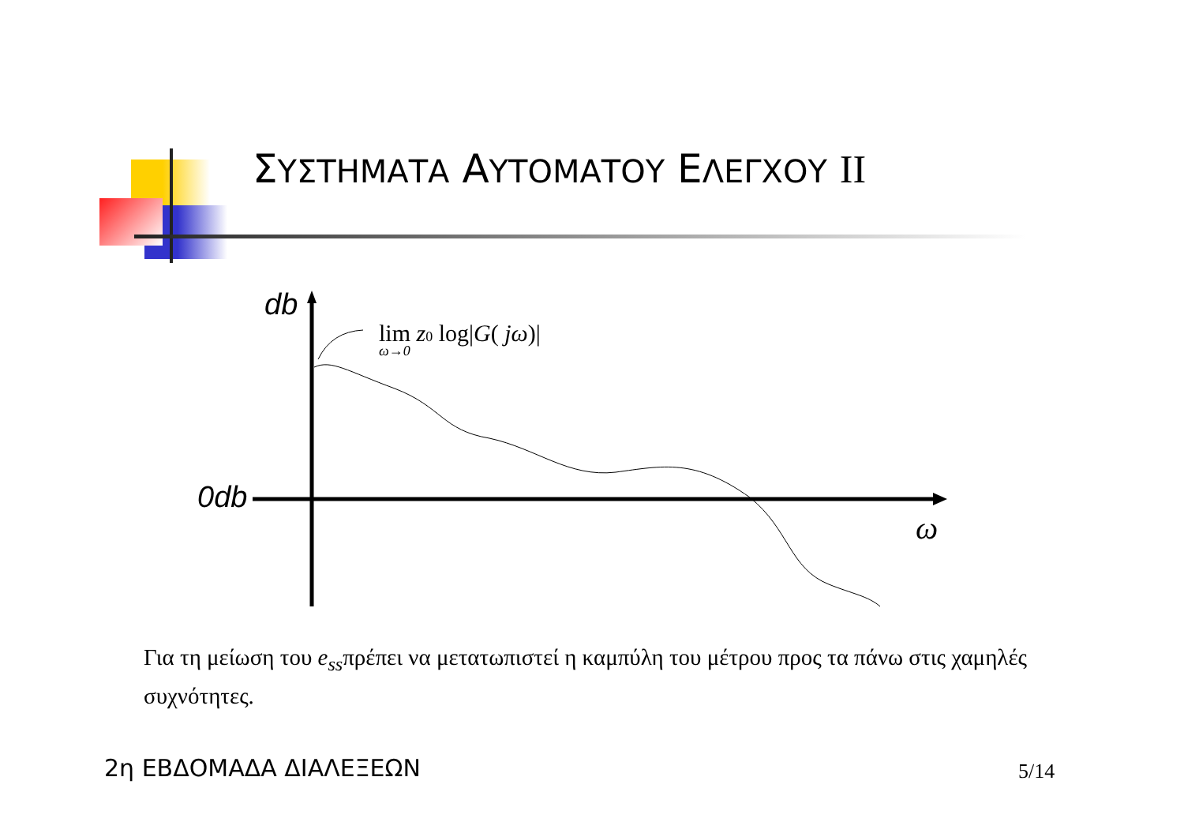ΣΥΣΤΗΜΑΤΑ ΑΥΤΟΜΑΤΟΥ ΕΛΕΓΧΟΥ II
db
0db
ω
lim z0 log|G( jω)|
ω→0
Για τη μείωση του e<sub>ss</sub>πρέπει να μετατωπιστεί η καμπύλη του μέτρου προς τα πάνω στις χαμηλές συχνότητες.
2η ΕΒΔΟΜΑΔΑ ΔΙΑΛΕΞΕΩΝ 5/14